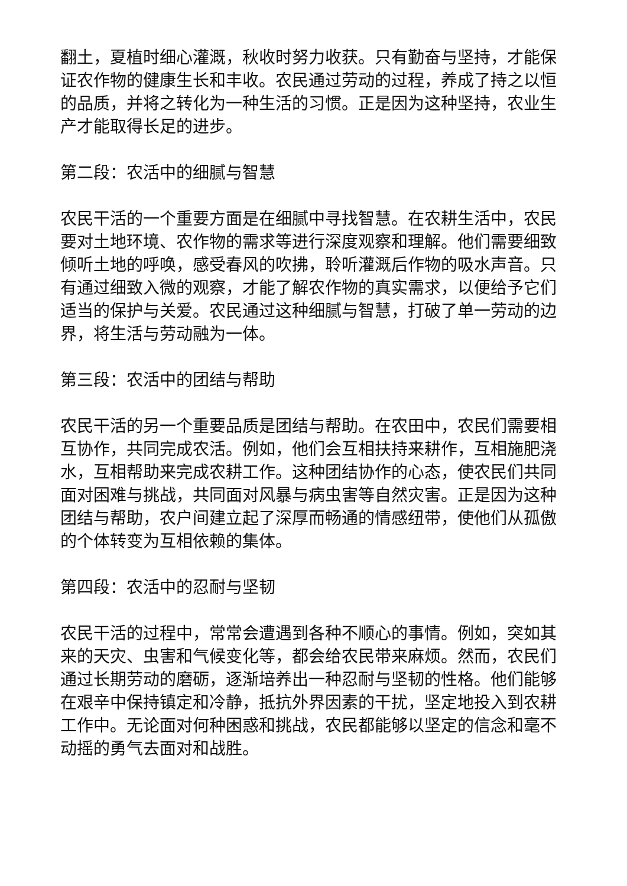翻土，夏植时细心灌溉，秋收时努力收获。只有勤奋与坚持，才能保证农作物的健康生长和丰收。农民通过劳动的过程，养成了持之以恒的品质，并将之转化为一种生活的习惯。正是因为这种坚持，农业生产才能取得长足的进步。
第二段：农活中的细腻与智慧
农民干活的一个重要方面是在细腻中寻找智慧。在农耕生活中，农民要对土地环境、农作物的需求等进行深度观察和理解。他们需要细致倾听土地的呼唤，感受春风的吹拂，聆听灌溉后作物的吸水声音。只有通过细致入微的观察，才能了解农作物的真实需求，以便给予它们适当的保护与关爱。农民通过这种细腻与智慧，打破了单一劳动的边界，将生活与劳动融为一体。
第三段：农活中的团结与帮助
农民干活的另一个重要品质是团结与帮助。在农田中，农民们需要相互协作，共同完成农活。例如，他们会互相扶持来耕作，互相施肥浇水，互相帮助来完成农耕工作。这种团结协作的心态，使农民们共同面对困难与挑战，共同面对风暴与病虫害等自然灾害。正是因为这种团结与帮助，农户间建立起了深厚而畅通的情感纽带，使他们从孤傲的个体转变为互相依赖的集体。
第四段：农活中的忍耐与坚韧
农民干活的过程中，常常会遭遇到各种不顺心的事情。例如，突如其来的天灾、虫害和气候变化等，都会给农民带来麻烦。然而，农民们通过长期劳动的磨砺，逐渐培养出一种忍耐与坚韧的性格。他们能够在艰辛中保持镇定和冷静，抵抗外界因素的干扰，坚定地投入到农耕工作中。无论面对何种困惑和挑战，农民都能够以坚定的信念和毫不动摇的勇气去面对和战胜。